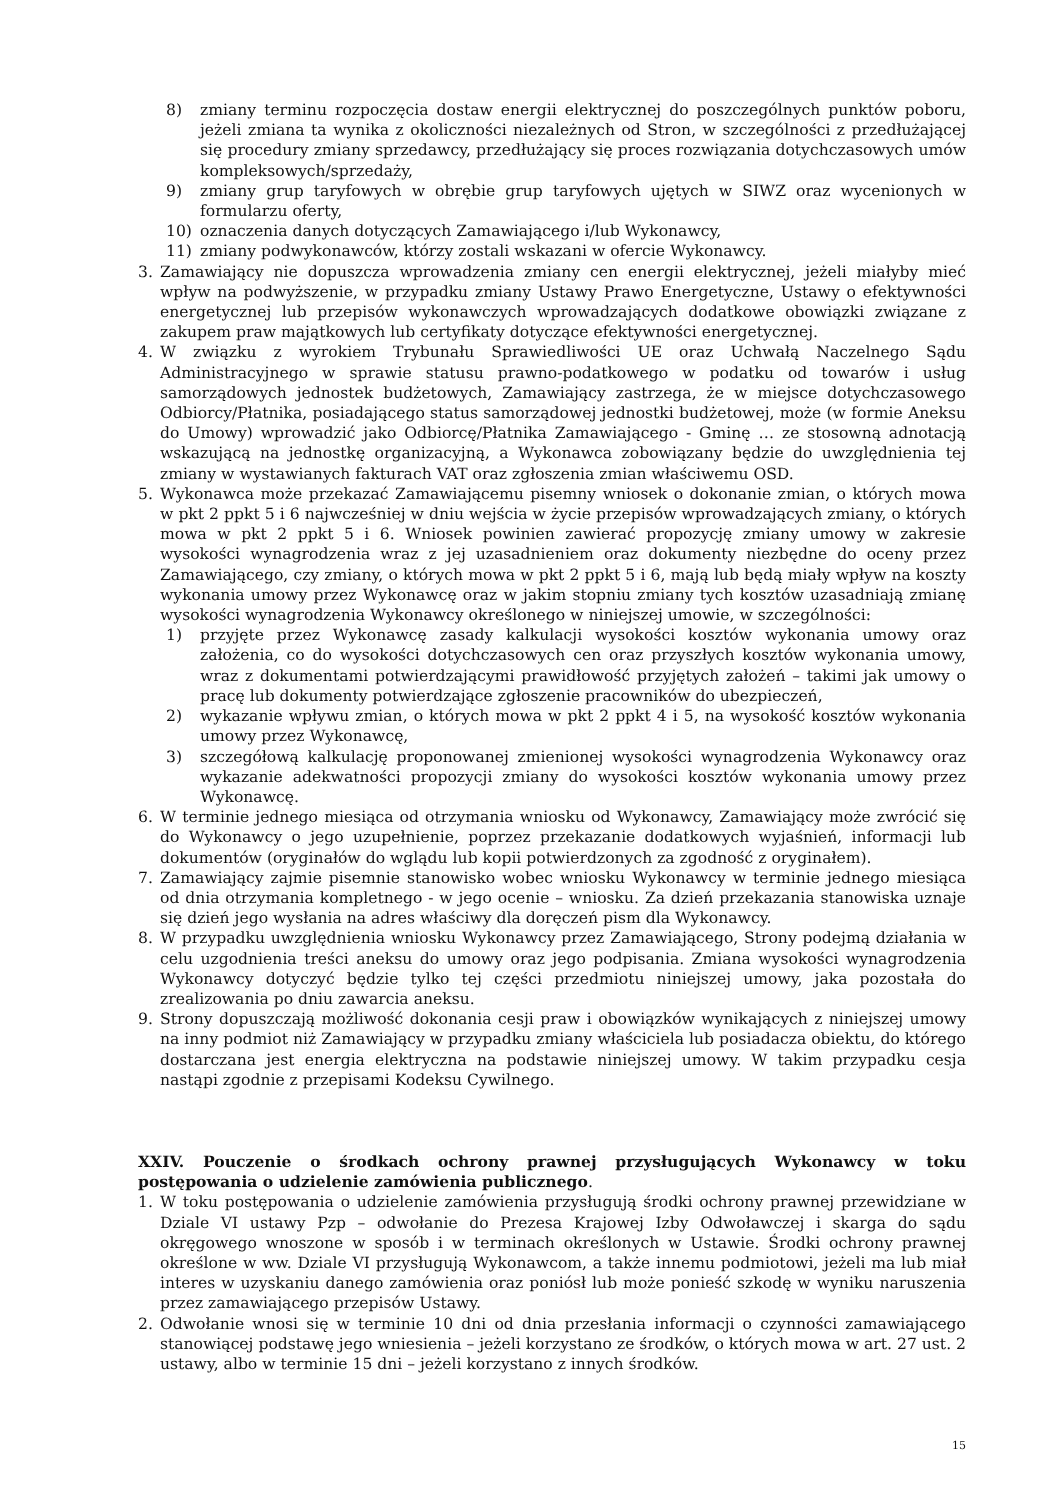8) zmiany terminu rozpoczęcia dostaw energii elektrycznej do poszczególnych punktów poboru, jeżeli zmiana ta wynika z okoliczności niezależnych od Stron, w szczególności z przedłużającej się procedury zmiany sprzedawcy, przedłużający się proces rozwiązania dotychczasowych umów kompleksowych/sprzedaży,
9) zmiany grup taryfowych w obrębie grup taryfowych ujętych w SIWZ oraz wycenionych w formularzu oferty,
10) oznaczenia danych dotyczących Zamawiającego i/lub Wykonawcy,
11) zmiany podwykonawców, którzy zostali wskazani w ofercie Wykonawcy.
3. Zamawiający nie dopuszcza wprowadzenia zmiany cen energii elektrycznej, jeżeli miałyby mieć wpływ na podwyższenie, w przypadku zmiany Ustawy Prawo Energetyczne, Ustawy o efektywności energetycznej lub przepisów wykonawczych wprowadzających dodatkowe obowiązki związane z zakupem praw majątkowych lub certyfikaty dotyczące efektywności energetycznej.
4. W związku z wyrokiem Trybunału Sprawiedliwości UE oraz Uchwałą Naczelnego Sądu Administracyjnego w sprawie statusu prawno-podatkowego w podatku od towarów i usług samorządowych jednostek budżetowych, Zamawiający zastrzega, że w miejsce dotychczasowego Odbiorcy/Płatnika, posiadającego status samorządowej jednostki budżetowej, może (w formie Aneksu do Umowy) wprowadzić jako Odbiorcę/Płatnika Zamawiającego - Gminę … ze stosowną adnotacją wskazującą na jednostkę organizacyjną, a Wykonawca zobowiązany będzie do uwzględnienia tej zmiany w wystawianych fakturach VAT oraz zgłoszenia zmian właściwemu OSD.
5. Wykonawca może przekazać Zamawiającemu pisemny wniosek o dokonanie zmian, o których mowa w pkt 2 ppkt 5 i 6 najwcześniej w dniu wejścia w życie przepisów wprowadzających zmiany, o których mowa w pkt 2 ppkt 5 i 6. Wniosek powinien zawierać propozycję zmiany umowy w zakresie wysokości wynagrodzenia wraz z jej uzasadnieniem oraz dokumenty niezbędne do oceny przez Zamawiającego, czy zmiany, o których mowa w pkt 2 ppkt 5 i 6, mają lub będą miały wpływ na koszty wykonania umowy przez Wykonawcę oraz w jakim stopniu zmiany tych kosztów uzasadniają zmianę wysokości wynagrodzenia Wykonawcy określonego w niniejszej umowie, w szczególności:
1) przyjęte przez Wykonawcę zasady kalkulacji wysokości kosztów wykonania umowy oraz założenia, co do wysokości dotychczasowych cen oraz przyszłych kosztów wykonania umowy, wraz z dokumentami potwierdzającymi prawidłowość przyjętych założeń – takimi jak umowy o pracę lub dokumenty potwierdzające zgłoszenie pracowników do ubezpieczeń,
2) wykazanie wpływu zmian, o których mowa w pkt 2 ppkt 4 i 5, na wysokość kosztów wykonania umowy przez Wykonawcę,
3) szczegółową kalkulację proponowanej zmienionej wysokości wynagrodzenia Wykonawcy oraz wykazanie adekwatności propozycji zmiany do wysokości kosztów wykonania umowy przez Wykonawcę.
6. W terminie jednego miesiąca od otrzymania wniosku od Wykonawcy, Zamawiający może zwrócić się do Wykonawcy o jego uzupełnienie, poprzez przekazanie dodatkowych wyjaśnień, informacji lub dokumentów (oryginałów do wglądu lub kopii potwierdzonych za zgodność z oryginałem).
7. Zamawiający zajmie pisemnie stanowisko wobec wniosku Wykonawcy w terminie jednego miesiąca od dnia otrzymania kompletnego - w jego ocenie – wniosku. Za dzień przekazania stanowiska uznaje się dzień jego wysłania na adres właściwy dla doręczeń pism dla Wykonawcy.
8. W przypadku uwzględnienia wniosku Wykonawcy przez Zamawiającego, Strony podejmą działania w celu uzgodnienia treści aneksu do umowy oraz jego podpisania. Zmiana wysokości wynagrodzenia Wykonawcy dotyczyć będzie tylko tej części przedmiotu niniejszej umowy, jaka pozostała do zrealizowania po dniu zawarcia aneksu.
9. Strony dopuszczają możliwość dokonania cesji praw i obowiązków wynikających z niniejszej umowy na inny podmiot niż Zamawiający w przypadku zmiany właściciela lub posiadacza obiektu, do którego dostarczana jest energia elektryczna na podstawie niniejszej umowy. W takim przypadku cesja nastąpi zgodnie z przepisami Kodeksu Cywilnego.
XXIV. Pouczenie o środkach ochrony prawnej przysługujących Wykonawcy w toku postępowania o udzielenie zamówienia publicznego.
1. W toku postępowania o udzielenie zamówienia przysługują środki ochrony prawnej przewidziane w Dziale VI ustawy Pzp – odwołanie do Prezesa Krajowej Izby Odwoławczej i skarga do sądu okręgowego wnoszone w sposób i w terminach określonych w Ustawie. Środki ochrony prawnej określone w ww. Dziale VI przysługują Wykonawcom, a także innemu podmiotowi, jeżeli ma lub miał interes w uzyskaniu danego zamówienia oraz poniósł lub może ponieść szkodę w wyniku naruszenia przez zamawiającego przepisów Ustawy.
2. Odwołanie wnosi się w terminie 10 dni od dnia przesłania informacji o czynności zamawiającego stanowiącej podstawę jego wniesienia – jeżeli korzystano ze środków, o których mowa w art. 27 ust. 2 ustawy, albo w terminie 15 dni – jeżeli korzystano z innych środków.
15